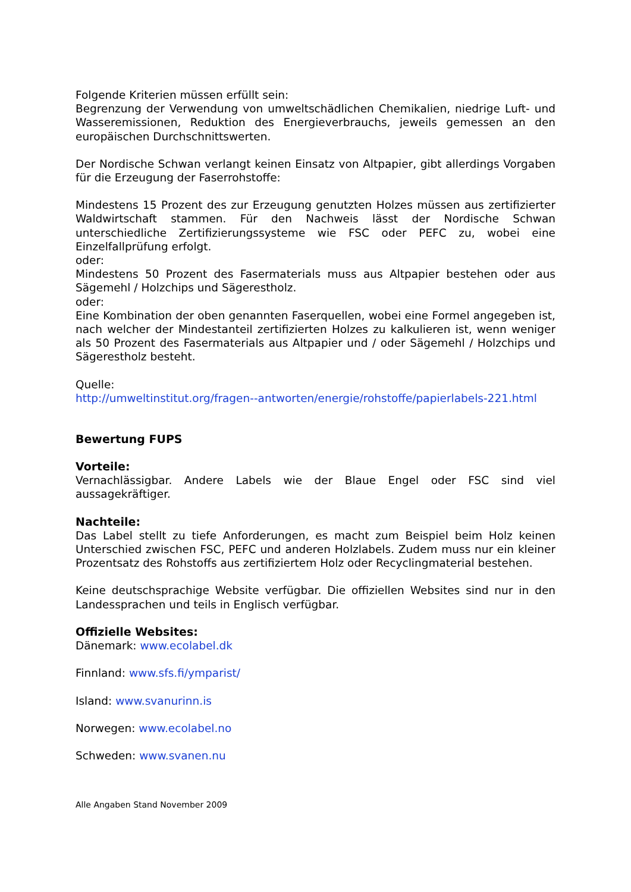Folgende Kriterien müssen erfüllt sein:
Begrenzung der Verwendung von umweltschädlichen Chemikalien, niedrige Luft- und Wasseremissionen, Reduktion des Energieverbrauchs, jeweils gemessen an den europäischen Durchschnittswerten.
Der Nordische Schwan verlangt keinen Einsatz von Altpapier, gibt allerdings Vorgaben für die Erzeugung der Faserrohstoffe:
Mindestens 15 Prozent des zur Erzeugung genutzten Holzes müssen aus zertifizierter Waldwirtschaft stammen. Für den Nachweis lässt der Nordische Schwan unterschiedliche Zertifizierungssysteme wie FSC oder PEFC zu, wobei eine Einzelfallprüfung erfolgt.
oder:
Mindestens 50 Prozent des Fasermaterials muss aus Altpapier bestehen oder aus Sägemehl / Holzchips und Sägerestholz.
oder:
Eine Kombination der oben genannten Faserquellen, wobei eine Formel angegeben ist, nach welcher der Mindestanteil zertifizierten Holzes zu kalkulieren ist, wenn weniger als 50 Prozent des Fasermaterials aus Altpapier und / oder Sägemehl / Holzchips und Sägerestholz besteht.
Quelle:
http://umweltinstitut.org/fragen--antworten/energie/rohstoffe/papierlabels-221.html
Bewertung FUPS
Vorteile:
Vernachlässigbar. Andere Labels wie der Blaue Engel oder FSC sind viel aussagekräftiger.
Nachteile:
Das Label stellt zu tiefe Anforderungen, es macht zum Beispiel beim Holz keinen Unterschied zwischen FSC, PEFC und anderen Holzlabels. Zudem muss nur ein kleiner Prozentsatz des Rohstoffs aus zertifiziertem Holz oder Recyclingmaterial bestehen.
Keine deutschsprachige Website verfügbar. Die offiziellen Websites sind nur in den Landessprachen und teils in Englisch verfügbar.
Offizielle Websites:
Dänemark: www.ecolabel.dk
Finnland: www.sfs.fi/ymparist/
Island: www.svanurinn.is
Norwegen: www.ecolabel.no
Schweden: www.svanen.nu
Alle Angaben Stand November 2009